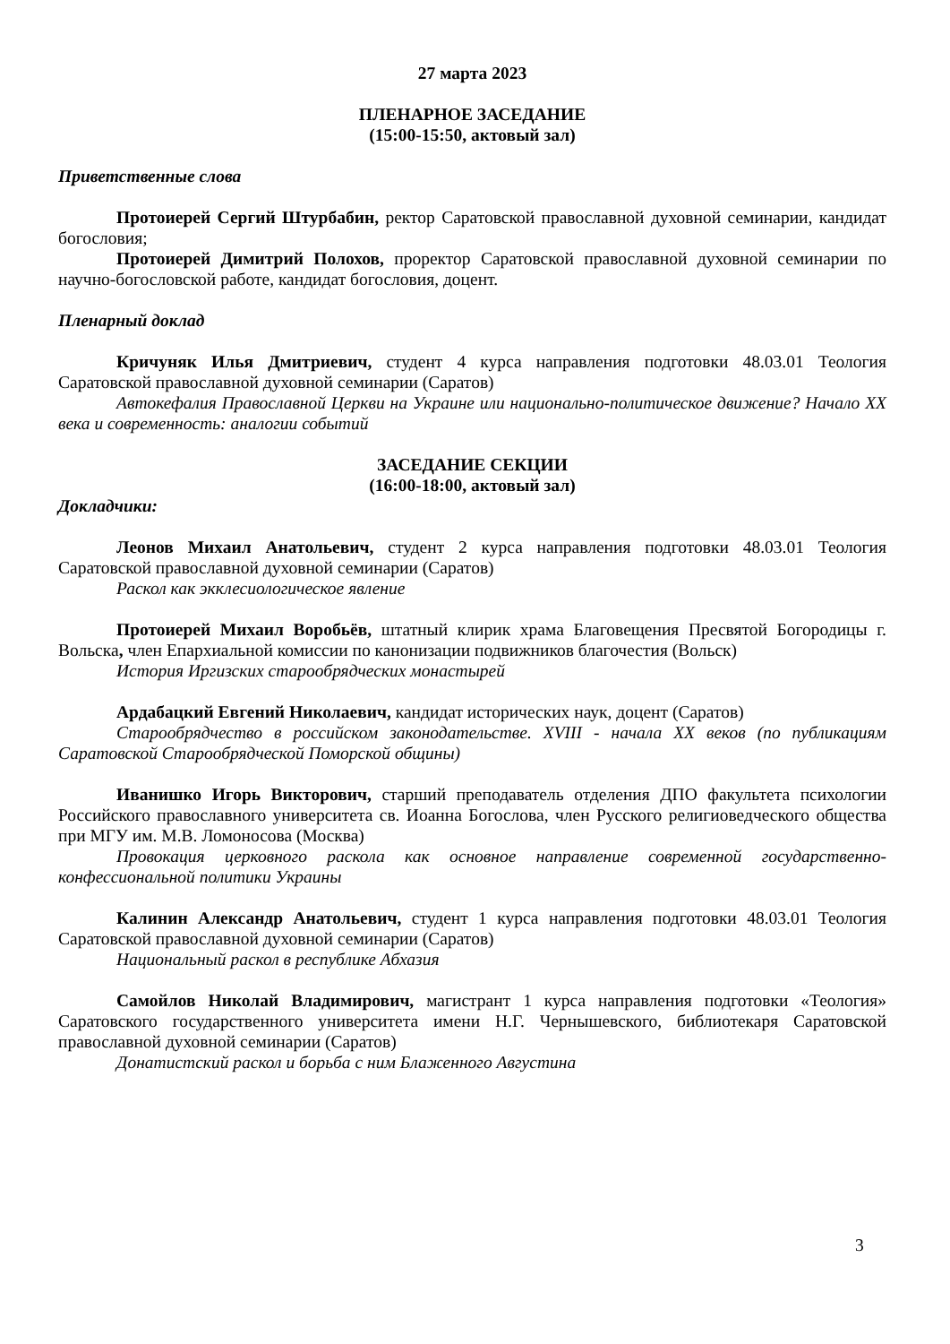27 марта 2023
ПЛЕНАРНОЕ ЗАСЕДАНИЕ
(15:00-15:50, актовый зал)
Приветственные слова
Протоиерей Сергий Штурбабин, ректор Саратовской православной духовной семинарии, кандидат богословия;
Протоиерей Димитрий Полохов, проректор Саратовской православной духовной семинарии по научно-богословской работе, кандидат богословия, доцент.
Пленарный доклад
Кричуняк Илья Дмитриевич, студент 4 курса направления подготовки 48.03.01 Теология Саратовской православной духовной семинарии (Саратов)
Автокефалия Православной Церкви на Украине или национально-политическое движение? Начало XX века и современность: аналогии событий
ЗАСЕДАНИЕ СЕКЦИИ
(16:00-18:00, актовый зал)
Докладчики:
Леонов Михаил Анатольевич, студент 2 курса направления подготовки 48.03.01 Теология Саратовской православной духовной семинарии (Саратов)
Раскол как экклесиологическое явление
Протоиерей Михаил Воробьёв, штатный клирик храма Благовещения Пресвятой Богородицы г. Вольска, член Епархиальной комиссии по канонизации подвижников благочестия (Вольск)
История Иргизских старообрядческих монастырей
Ардабацкий Евгений Николаевич, кандидат исторических наук, доцент (Саратов)
Старообрядчество в российском законодательстве. XVIII - начала XX веков (по публикациям Саратовской Старообрядческой Поморской общины)
Иванишко Игорь Викторович, старший преподаватель отделения ДПО факультета психологии Российского православного университета св. Иоанна Богослова, член Русского религиоведческого общества при МГУ им. М.В. Ломоносова (Москва)
Провокация церковного раскола как основное направление современной государственно-конфессиональной политики Украины
Калинин Александр Анатольевич, студент 1 курса направления подготовки 48.03.01 Теология Саратовской православной духовной семинарии (Саратов)
Национальный раскол в республике Абхазия
Самойлов Николай Владимирович, магистрант 1 курса направления подготовки «Теология» Саратовского государственного университета имени Н.Г. Чернышевского, библиотекаря Саратовской православной духовной семинарии (Саратов)
Донатистский раскол и борьба с ним Блаженного Августина
3